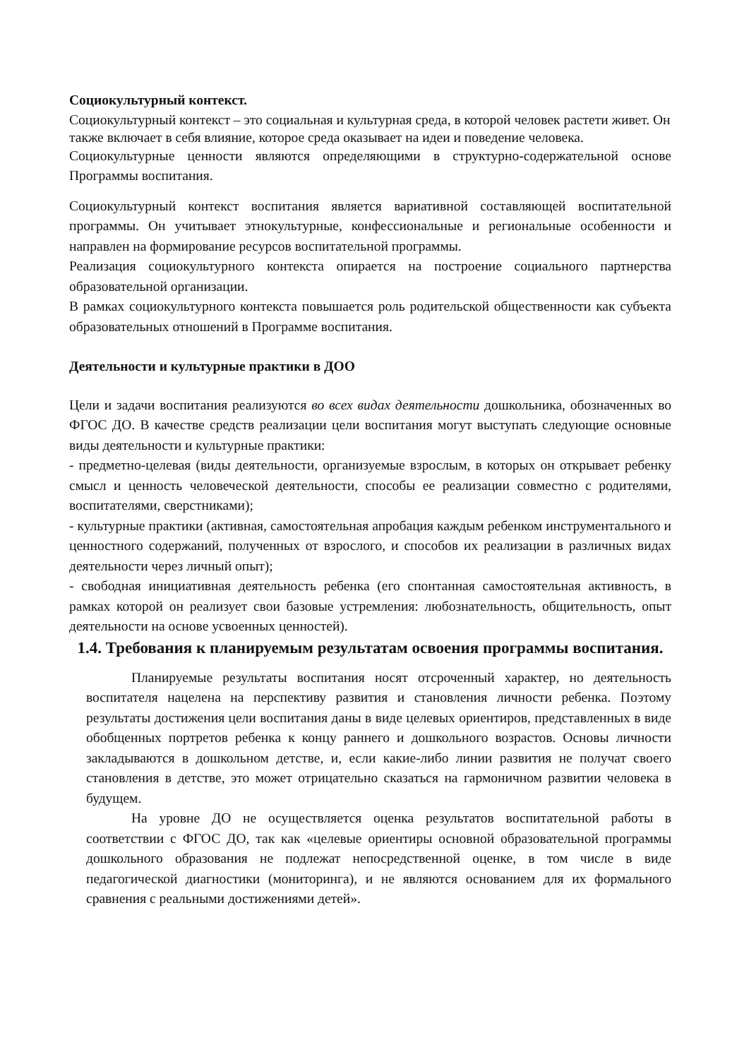Социокультурный контекст.
Социокультурный контекст – это социальная и культурная среда, в которой человек растети живет. Он также включает в себя влияние, которое среда оказывает на идеи и поведение человека.
Социокультурные ценности являются определяющими в структурно-содержательной основе Программы воспитания.
Социокультурный контекст воспитания является вариативной составляющей воспитательной программы. Он учитывает этнокультурные, конфессиональные и региональные особенности и направлен на формирование ресурсов воспитательной программы.
Реализация социокультурного контекста опирается на построение социального партнерства образовательной организации.
В рамках социокультурного контекста повышается роль родительской общественности как субъекта образовательных отношений в Программе воспитания.
Деятельности и культурные практики в ДОО
Цели и задачи воспитания реализуются во всех видах деятельности дошкольника, обозначенных во ФГОС ДО. В качестве средств реализации цели воспитания могут выступать следующие основные виды деятельности и культурные практики:
- предметно-целевая (виды деятельности, организуемые взрослым, в которых он открывает ребенку смысл и ценность человеческой деятельности, способы ее реализации совместно с родителями, воспитателями, сверстниками);
- культурные практики (активная, самостоятельная апробация каждым ребенком инструментального и ценностного содержаний, полученных от взрослого, и способов их реализации в различных видах деятельности через личный опыт);
- свободная инициативная деятельность ребенка (его спонтанная самостоятельная активность, в рамках которой он реализует свои базовые устремления: любознательность, общительность, опыт деятельности на основе усвоенных ценностей).
1.4. Требования к планируемым результатам освоения программы воспитания.
Планируемые результаты воспитания носят отсроченный характер, но деятельность воспитателя нацелена на перспективу развития и становления личности ребенка. Поэтому результаты достижения цели воспитания даны в виде целевых ориентиров, представленных в виде обобщенных портретов ребенка к концу раннего и дошкольного возрастов. Основы личности закладываются в дошкольном детстве, и, если какие-либо линии развития не получат своего становления в детстве, это может отрицательно сказаться на гармоничном развитии человека в будущем.
На уровне ДО не осуществляется оценка результатов воспитательной работы в соответствии с ФГОС ДО, так как «целевые ориентиры основной образовательной программы дошкольного образования не подлежат непосредственной оценке, в том числе в виде педагогической диагностики (мониторинга), и не являются основанием для их формального сравнения с реальными достижениями детей».